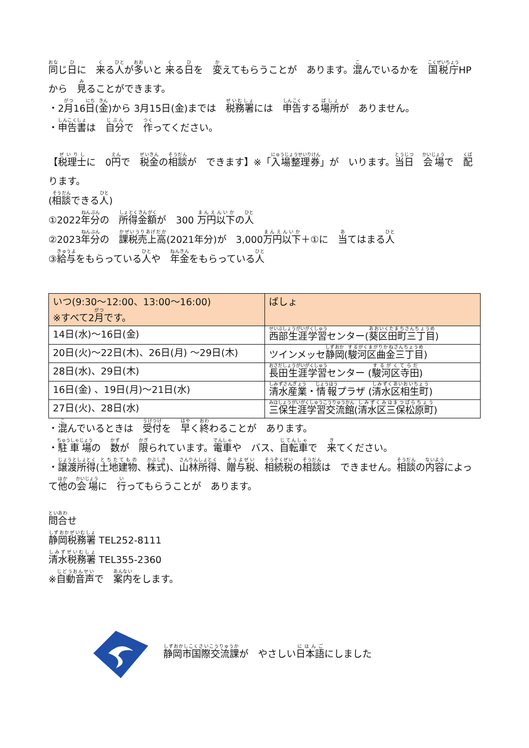同じ日に　来る人が多いと 来る日を　変えてもらうことが　あります。混んでいるかを　国税庁HP から　見ることができます。
・2月16日(金)から 3月15日(金)までは　税務署には　申告する場所が　ありません。
・申告書は　自分で　作ってください。
【税理士に　0円で　税金の相談が　できます】※「入場整理券」が　いります。当日　会場で　配ります。
(相談できる人)
①2022年分の　所得金額が　300 万円以下の人
②2023年分の　課税売上高(2021年分)が　3,000万円以下＋①に　当てはまる人
③給与をもらっている人や　年金をもらっている人
| いつ(9:30～12:00、13:00～16:00) ※すべて2 月 です。 | ばしょ |
| --- | --- |
| 14日(水)～16日(金) | 西部生涯学習 センター( 葵区田町三丁目 ) |
| 20日(火)～22日(木)、26日(月) ～29日(木) | ツインメッセ 静岡 ( 駿河区曲金三丁目 ) |
| 28日(水)、29日(木) | 長田生涯学習 センター ( 駿河区寺田 ) |
| 16日(金) 、19日(月)～21日(水) | 清水産業 ・ 情報 プラザ ( 清水区相生町 ) |
| 27日(火)、28日(水) | 三保生涯学習交流館 ( 清水区三保松原町 ) |
・混んでいるときは　受付を　早く終わることが　あります。
・駐車場の　数が　限られています。電車や　バス、自転車で　来てください。
・譲渡所得(土地建物、株式)、山林所得、贈与税、相続税の相談は　できません。相談の内容によって他の会場に　行ってもらうことが　あります。
問合せ
静岡税務署 TEL252-8111
清水税務署 TEL355-2360
※自動音声で　案内をします。
静岡市国際交流課が　やさしい日本語にしました